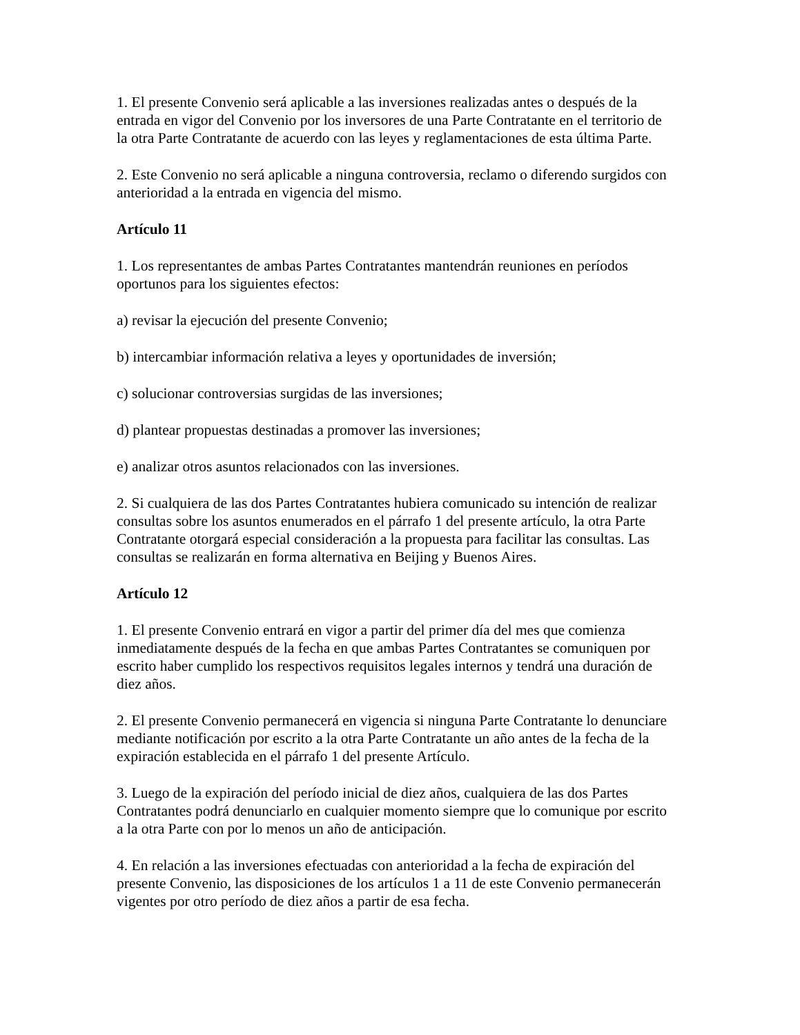1. El presente Convenio será aplicable a las inversiones realizadas antes o después de la entrada en vigor del Convenio por los inversores de una Parte Contratante en el territorio de la otra Parte Contratante de acuerdo con las leyes y reglamentaciones de esta última Parte.
2. Este Convenio no será aplicable a ninguna controversia, reclamo o diferendo surgidos con anterioridad a la entrada en vigencia del mismo.
Artículo 11
1. Los representantes de ambas Partes Contratantes mantendrán reuniones en períodos oportunos para los siguientes efectos:
a) revisar la ejecución del presente Convenio;
b) intercambiar información relativa a leyes y oportunidades de inversión;
c) solucionar controversias surgidas de las inversiones;
d) plantear propuestas destinadas a promover las inversiones;
e) analizar otros asuntos relacionados con las inversiones.
2. Si cualquiera de las dos Partes Contratantes hubiera comunicado su intención de realizar consultas sobre los asuntos enumerados en el párrafo 1 del presente artículo, la otra Parte Contratante otorgará especial consideración a la propuesta para facilitar las consultas. Las consultas se realizarán en forma alternativa en Beijing y Buenos Aires.
Artículo 12
1. El presente Convenio entrará en vigor a partir del primer día del mes que comienza inmediatamente después de la fecha en que ambas Partes Contratantes se comuniquen por escrito haber cumplido los respectivos requisitos legales internos y tendrá una duración de diez años.
2. El presente Convenio permanecerá en vigencia si ninguna Parte Contratante lo denunciare mediante notificación por escrito a la otra Parte Contratante un año antes de la fecha de la expiración establecida en el párrafo 1 del presente Artículo.
3. Luego de la expiración del período inicial de diez años, cualquiera de las dos Partes Contratantes podrá denunciarlo en cualquier momento siempre que lo comunique por escrito a la otra Parte con por lo menos un año de anticipación.
4. En relación a las inversiones efectuadas con anterioridad a la fecha de expiración del presente Convenio, las disposiciones de los artículos 1 a 11 de este Convenio permanecerán vigentes por otro período de diez años a partir de esa fecha.